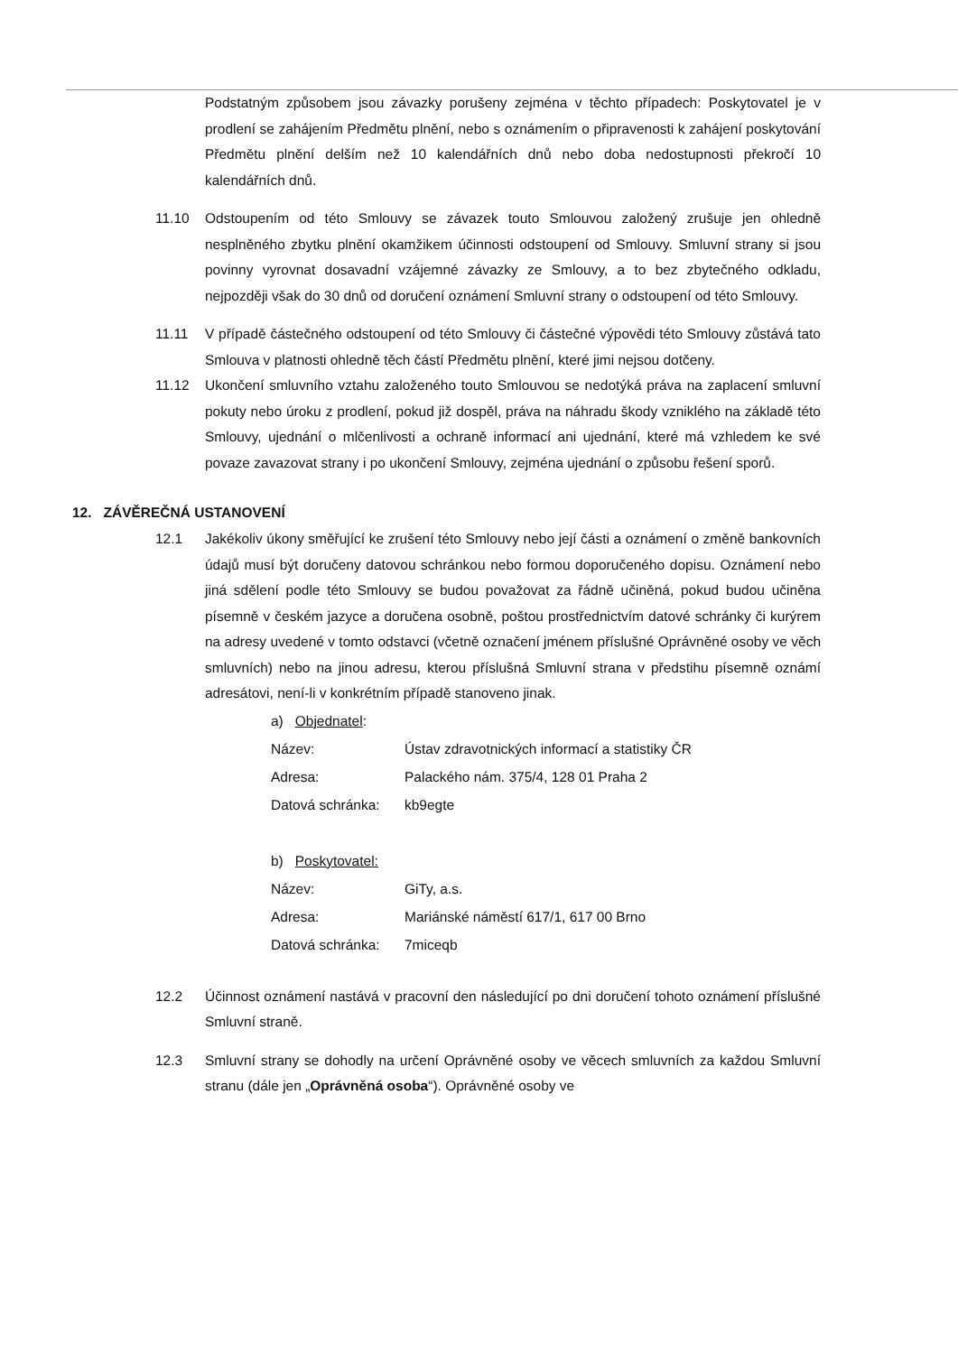Podstatným způsobem jsou závazky porušeny zejména v těchto případech: Poskytovatel je v prodlení se zahájením Předmětu plnění, nebo s oznámením o připravenosti k zahájení poskytování Předmětu plnění delším než 10 kalendářních dnů nebo doba nedostupnosti překročí 10 kalendářních dnů.
11.10 Odstoupením od této Smlouvy se závazek touto Smlouvou založený zrušuje jen ohledně nesplněného zbytku plnění okamžikem účinnosti odstoupení od Smlouvy. Smluvní strany si jsou povinny vyrovnat dosavadní vzájemné závazky ze Smlouvy, a to bez zbytečného odkladu, nejpozději však do 30 dnů od doručení oznámení Smluvní strany o odstoupení od této Smlouvy.
11.11 V případě částečného odstoupení od této Smlouvy či částečné výpovědi této Smlouvy zůstává tato Smlouva v platnosti ohledně těch částí Předmětu plnění, které jimi nejsou dotčeny.
11.12 Ukončení smluvního vztahu založeného touto Smlouvou se nedotýká práva na zaplacení smluvní pokuty nebo úroku z prodlení, pokud již dospěl, práva na náhradu škody vzniklého na základě této Smlouvy, ujednání o mlčenlivosti a ochraně informací ani ujednání, které má vzhledem ke své povaze zavazovat strany i po ukončení Smlouvy, zejména ujednání o způsobu řešení sporů.
12. ZÁVĚREČNÁ USTANOVENÍ
12.1 Jakékoliv úkony směřující ke zrušení této Smlouvy nebo její části a oznámení o změně bankovních údajů musí být doručeny datovou schránkou nebo formou doporučeného dopisu. Oznámení nebo jiná sdělení podle této Smlouvy se budou považovat za řádně učiněná, pokud budou učiněna písemně v českém jazyce a doručena osobně, poštou prostřednictvím datové schránky či kurýrem na adresy uvedené v tomto odstavci (včetně označení jménem příslušné Oprávněné osoby ve věch smluvních) nebo na jinou adresu, kterou příslušná Smluvní strana v předstihu písemně oznámí adresátovi, není-li v konkrétním případě stanoveno jinak.
a) Objednatel:
| Název: | Ústav zdravotnických informací a statistiky ČR |
| Adresa: | Palackého nám. 375/4, 128 01 Praha 2 |
| Datová schránka: | kb9egte |
b) Poskytovatel:
| Název: | GiTy, a.s. |
| Adresa: | Mariánské náměstí 617/1, 617 00 Brno |
| Datová schránka: | 7miceqb |
12.2 Účinnost oznámení nastává v pracovní den následující po dni doručení tohoto oznámení příslušné Smluvní straně.
12.3 Smluvní strany se dohodly na určení Oprávněné osoby ve věcech smluvních za každou Smluvní stranu (dále jen „Oprávněná osoba“). Oprávněné osoby ve